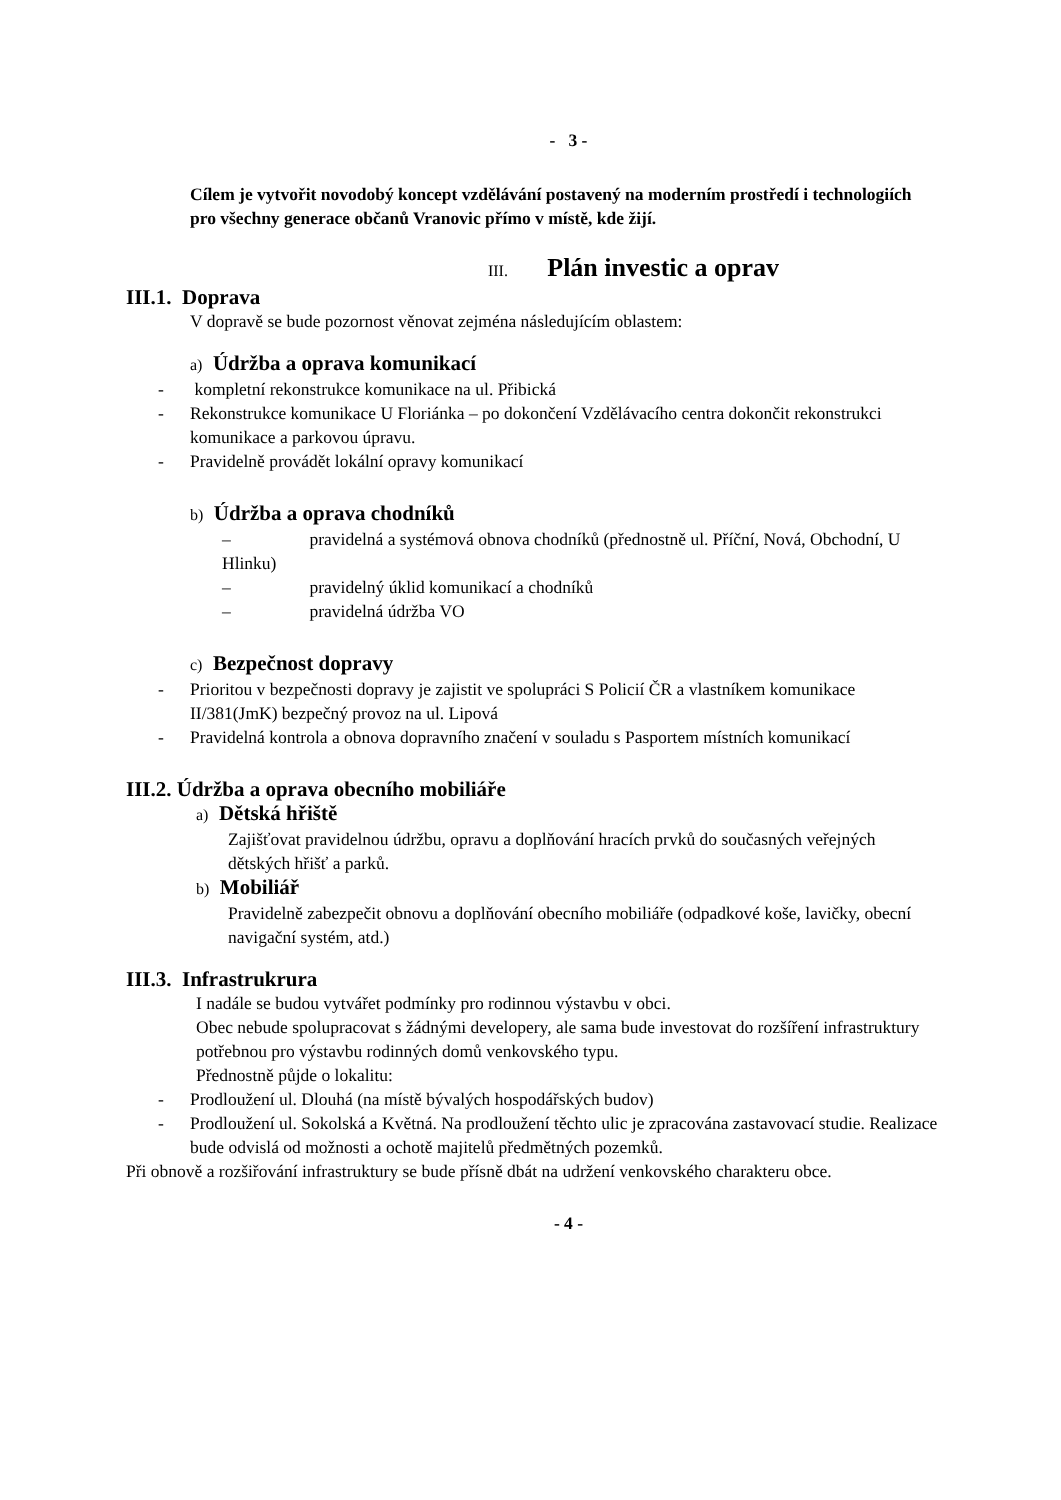- 3 -
Cílem je vytvořit novodobý koncept vzdělávání postavený na moderním prostředí i technologiích pro všechny generace občanů Vranovic přímo v místě, kde žijí.
III. Plán investic a oprav
III.1. Doprava
V dopravě se bude pozornost věnovat zejména následujícím oblastem:
a) Údržba a oprava komunikací
- kompletní rekonstrukce komunikace na ul. Přibická
- Rekonstrukce komunikace U Floriánka – po dokončení Vzdělávacího centra dokončit rekonstrukci komunikace a parkovou úpravu.
- Pravidelně provádět lokální opravy komunikací
b) Údržba a oprava chodníků
– pravidelná a systémová obnova chodníků (přednostně ul. Příční, Nová, Obchodní, U Hlinku)
– pravidelný úklid komunikací a chodníků
– pravidelná údržba VO
c) Bezpečnost dopravy
- Prioritou v bezpečnosti dopravy je zajistit ve spolupráci S Policií ČR a vlastníkem komunikace II/381(JmK) bezpečný provoz na ul. Lipová
- Pravidelná kontrola a obnova dopravního značení v souladu s Pasportem místních komunikací
III.2. Údržba a oprava obecního mobiliáře
a) Dětská hřiště
Zajišťovat pravidelnou údržbu, opravu a doplňování hracích prvků do současných veřejných dětských hřišť a parků.
b) Mobiliář
Pravidelně zabezpečit obnovu a doplňování obecního mobiliáře (odpadkové koše, lavičky, obecní navigační systém, atd.)
III.3. Infrastrukrura
I nadále se budou vytvářet podmínky pro rodinnou výstavbu v obci.
Obec nebude spolupracovat s žádnými developery, ale sama bude investovat do rozšíření infrastruktury potřebnou pro výstavbu rodinných domů venkovského typu.
Přednostně půjde o lokalitu:
- Prodloužení ul. Dlouhá (na místě bývalých hospodářských budov)
- Prodloužení ul. Sokolská a Květná. Na prodloužení těchto ulic je zpracována zastavovací studie. Realizace bude odvislá od možnosti a ochotě majitelů předmětných pozemků.
Při obnově a rozšiřování infrastruktury se bude přísně dbát na udržení venkovského charakteru obce.
- 4 -